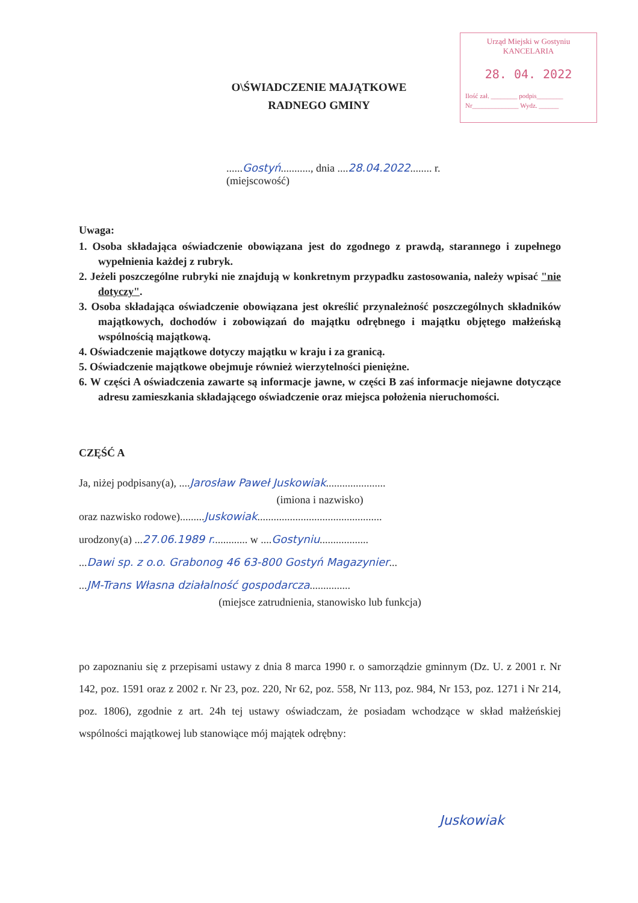Urząd Miejski w Gostyniu
KANCELARIA
28. 04. 2022
Ilość zał. ________ podpis________
Nr______________ Wydz. ______
O\ŚWIADCZENIE MAJĄTKOWE
RADNEGO GMINY
......Gostyń..........., dnia ....28.04.2022........ r.
(miejscowość)
Uwaga:
1. Osoba składająca oświadczenie obowiązana jest do zgodnego z prawdą, starannego i zupełnego wypełnienia każdej z rubryk.
2. Jeżeli poszczególne rubryki nie znajdują w konkretnym przypadku zastosowania, należy wpisać "nie dotyczy".
3. Osoba składająca oświadczenie obowiązana jest określić przynależność poszczególnych składników majątkowych, dochodów i zobowiązań do majątku odrębnego i majątku objętego małżeńską wspólnością majątkową.
4. Oświadczenie majątkowe dotyczy majątku w kraju i za granicą.
5. Oświadczenie majątkowe obejmuje również wierzytelności pieniężne.
6. W części A oświadczenia zawarte są informacje jawne, w części B zaś informacje niejawne dotyczące adresu zamieszkania składającego oświadczenie oraz miejsca położenia nieruchomości.
CZĘŚĆ A
Ja, niżej podpisany(a), ....Jarosław Paweł Juskowiak......................
(imiona i nazwisko)
oraz nazwisko rodowe).........Juskowiak..............................................
urodzony(a) ...27.06.1989 r............. w ....Gostyniu..................
...Dawi sp. z o.o. Grabonog 46 63-800 Gostyń Magazynier...
...JM-Trans Własna działalność gospodarcza...............
(miejsce zatrudnienia, stanowisko lub funkcja)
po zapoznaniu się z przepisami ustawy z dnia 8 marca 1990 r. o samorządzie gminnym (Dz. U. z 2001 r. Nr 142, poz. 1591 oraz z 2002 r. Nr 23, poz. 220, Nr 62, poz. 558, Nr 113, poz. 984, Nr 153, poz. 1271 i Nr 214, poz. 1806), zgodnie z art. 24h tej ustawy oświadczam, że posiadam wchodzące w skład małżeńskiej wspólności majątkowej lub stanowiące mój majątek odrębny:
Juskowiak